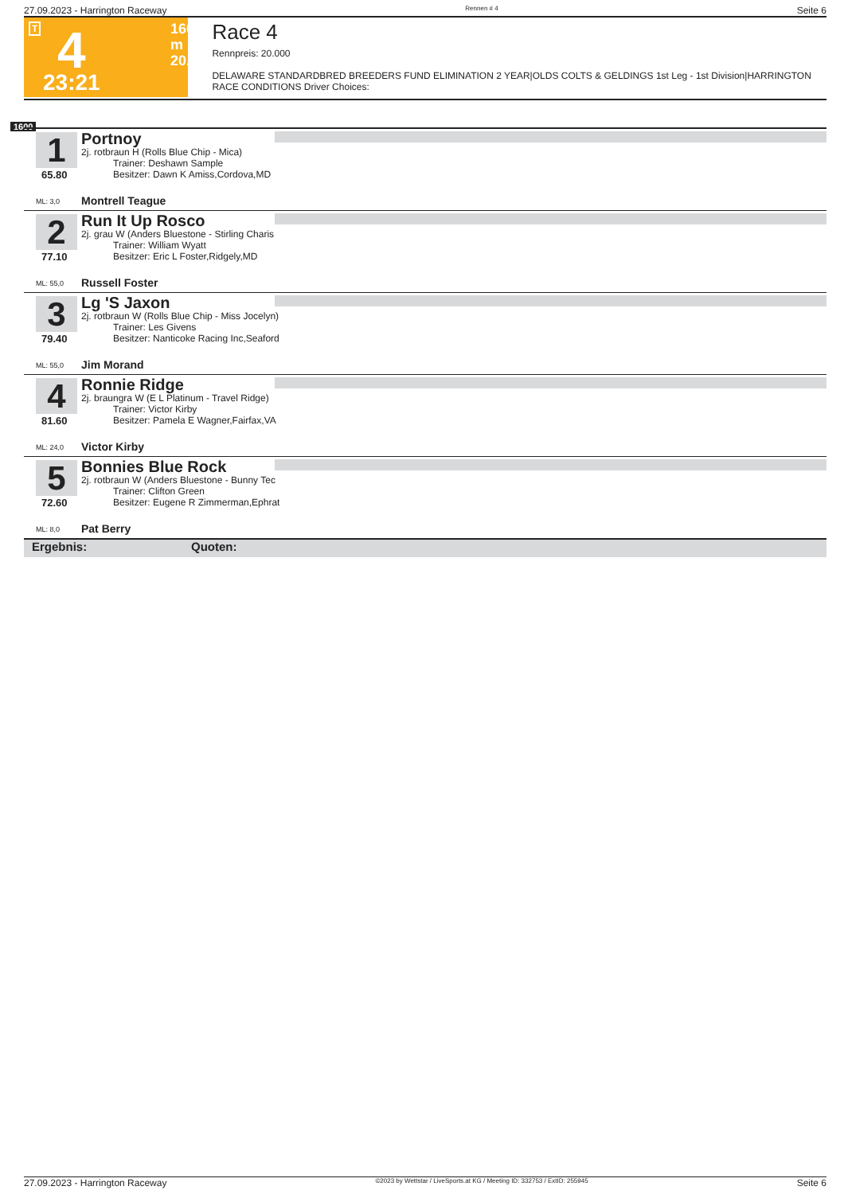27.09.2023 - Harrington Raceway Rennen # 4 Seite 6
T 4 1600 m
20.000
23:21
Race 4
Rennpreis: 20.000
DELAWARE STANDARDBRED BREEDERS FUND ELIMINATION 2 YEAR|OLDS COLTS & GELDINGS 1st Leg - 1st Division|HARRINGTON RACE CONDITIONS Driver Choices:
1600
1
65.80
ML: 3,0
Portnoy
2j. rotbraun H (Rolls Blue Chip - Mica)
Trainer: Deshawn Sample
Besitzer: Dawn K Amiss,Cordova,MD
Montrell Teague
2
77.10
ML: 55,0
Run It Up Rosco
2j. grau W (Anders Bluestone - Stirling Charis
Trainer: William Wyatt
Besitzer: Eric L Foster,Ridgely,MD
Russell Foster
3
79.40
ML: 55,0
Lg 'S Jaxon
2j. rotbraun W (Rolls Blue Chip - Miss Jocelyn)
Trainer: Les Givens
Besitzer: Nanticoke Racing Inc,Seaford
Jim Morand
4
81.60
ML: 24,0
Ronnie Ridge
2j. braungra W (E L Platinum - Travel Ridge)
Trainer: Victor Kirby
Besitzer: Pamela E Wagner,Fairfax,VA
Victor Kirby
5
72.60
ML: 8,0
Bonnies Blue Rock
2j. rotbraun W (Anders Bluestone - Bunny Tec
Trainer: Clifton Green
Besitzer: Eugene R Zimmerman,Ephrat
Pat Berry
Ergebnis: Quoten:
27.09.2023 - Harrington Raceway ©2023 by Wettstar / LiveSports.at KG / Meeting ID: 332753 / ExtID: 255945 Seite 6